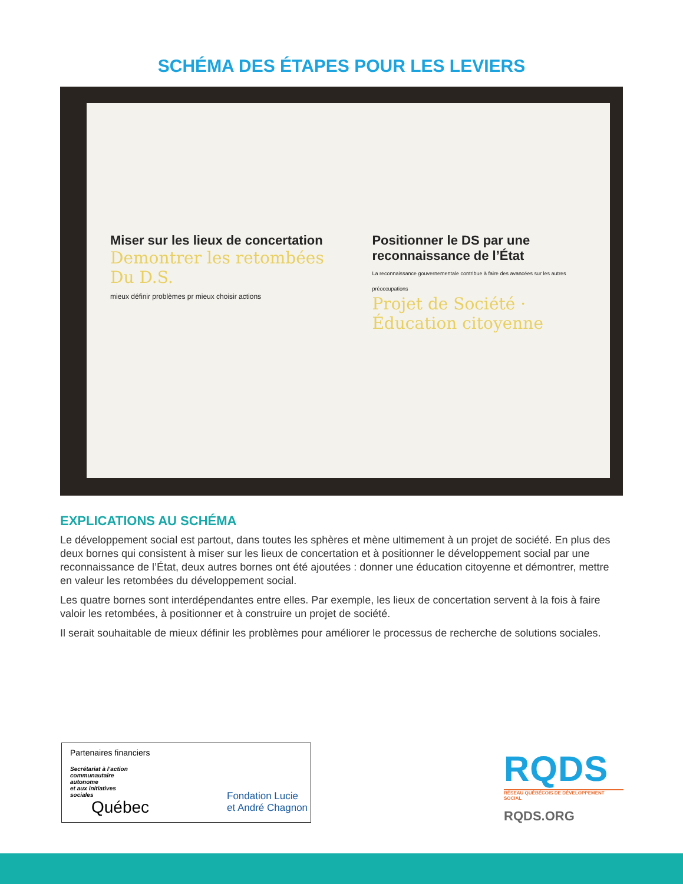SCHÉMA DES ÉTAPES POUR LES LEVIERS
Miser sur les lieux de concertation
Demontrer les retombées Du D.S.
mieux définir problèmes pr mieux choisir actions
Positionner le DS par une reconnaissance de l’État
La reconnaissance gouvernementale contribue à faire des avancées sur les autres préoccupations
Projet de Société · Éducation citoyenne
EXPLICATIONS AU SCHÉMA
Le développement social est partout, dans toutes les sphères et mène ultimement à un projet de société. En plus des deux bornes qui consistent à miser sur les lieux de concertation et à positionner le développement social par une reconnaissance de l’État, deux autres bornes ont été ajoutées : donner une éducation citoyenne et démontrer, mettre en valeur les retombées du développement social.
Les quatre bornes sont interdépendantes entre elles. Par exemple, les lieux de concertation servent à la fois à faire valoir les retombées, à positionner et à construire un projet de société.
Il serait souhaitable de mieux définir les problèmes pour améliorer le processus de recherche de solutions sociales.
Partenaires financiers
Secrétariat à l’action
communautaire
autonome
et aux initiatives
sociales
Québec
Fondation Lucie
et André Chagnon
RQDS
RÉSEAU QUÉBÉCOIS DE DÉVELOPPEMENT SOCIAL
RQDS.ORG